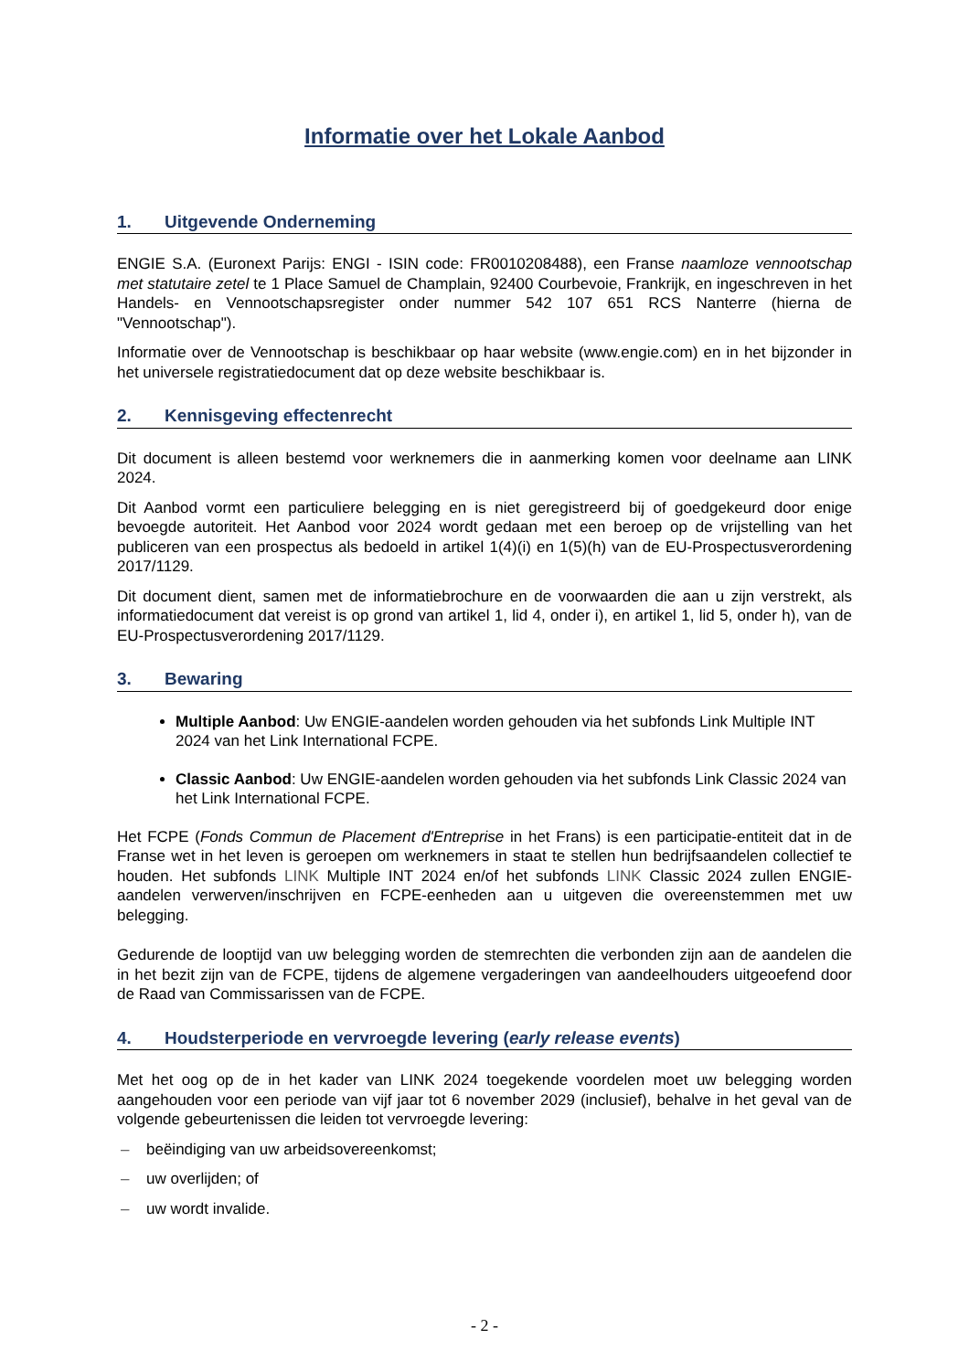Informatie over het Lokale Aanbod
1. Uitgevende Onderneming
ENGIE S.A. (Euronext Parijs: ENGI - ISIN code: FR0010208488), een Franse naamloze vennootschap met statutaire zetel te 1 Place Samuel de Champlain, 92400 Courbevoie, Frankrijk, en ingeschreven in het Handels- en Vennootschapsregister onder nummer 542 107 651 RCS Nanterre (hierna de "Vennootschap").
Informatie over de Vennootschap is beschikbaar op haar website (www.engie.com) en in het bijzonder in het universele registratiedocument dat op deze website beschikbaar is.
2. Kennisgeving effectenrecht
Dit document is alleen bestemd voor werknemers die in aanmerking komen voor deelname aan LINK 2024.
Dit Aanbod vormt een particuliere belegging en is niet geregistreerd bij of goedgekeurd door enige bevoegde autoriteit. Het Aanbod voor 2024 wordt gedaan met een beroep op de vrijstelling van het publiceren van een prospectus als bedoeld in artikel 1(4)(i) en 1(5)(h) van de EU-Prospectusverordening 2017/1129.
Dit document dient, samen met de informatiebrochure en de voorwaarden die aan u zijn verstrekt, als informatiedocument dat vereist is op grond van artikel 1, lid 4, onder i), en artikel 1, lid 5, onder h), van de EU-Prospectusverordening 2017/1129.
3. Bewaring
Multiple Aanbod: Uw ENGIE-aandelen worden gehouden via het subfonds Link Multiple INT 2024 van het Link International FCPE.
Classic Aanbod: Uw ENGIE-aandelen worden gehouden via het subfonds Link Classic 2024 van het Link International FCPE.
Het FCPE (Fonds Commun de Placement d'Entreprise in het Frans) is een participatie-entiteit dat in de Franse wet in het leven is geroepen om werknemers in staat te stellen hun bedrijfsaandelen collectief te houden. Het subfonds LINK Multiple INT 2024 en/of het subfonds LINK Classic 2024 zullen ENGIE-aandelen verwerven/inschrijven en FCPE-eenheden aan u uitgeven die overeenstemmen met uw belegging.
Gedurende de looptijd van uw belegging worden de stemrechten die verbonden zijn aan de aandelen die in het bezit zijn van de FCPE, tijdens de algemene vergaderingen van aandeelhouders uitgeoefend door de Raad van Commissarissen van de FCPE.
4. Houdsterperiode en vervroegde levering (early release events)
Met het oog op de in het kader van LINK 2024 toegekende voordelen moet uw belegging worden aangehouden voor een periode van vijf jaar tot 6 november 2029 (inclusief), behalve in het geval van de volgende gebeurtenissen die leiden tot vervroegde levering:
– beëindiging van uw arbeidsovereenkomst;
– uw overlijden; of
– uw wordt invalide.
- 2 -